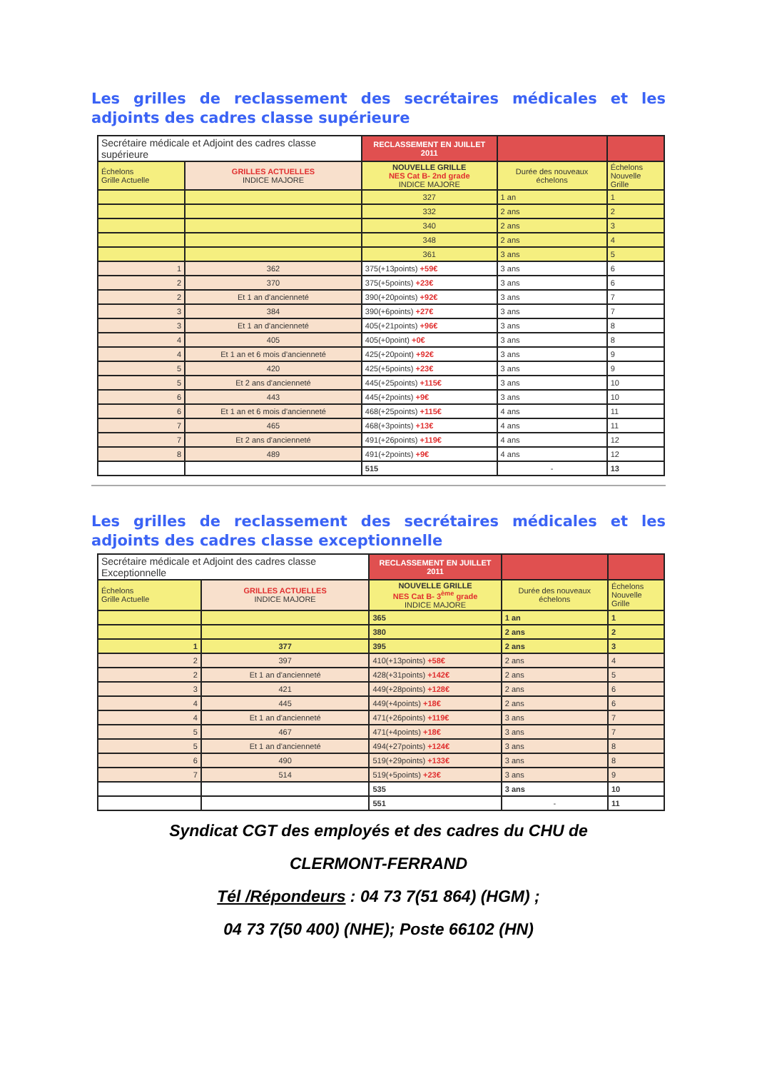Les grilles de reclassement des secrétaires médicales et les adjoints des cadres classe supérieure
| Secrétaire médicale et Adjoint des cadres classe supérieure | | RECLASSEMENT EN JUILLET 2011 | | |
| --- | --- | --- | --- | --- |
| Échelons Grille Actuelle | GRILLES ACTUELLES INDICE MAJORE | NOUVELLE GRILLE NES Cat B- 2nd grade INDICE MAJORE | Durée des nouveaux échelons | Échelons Nouvelle Grille |
| | | 327 | 1 an | 1 |
| | | 332 | 2 ans | 2 |
| | | 340 | 2 ans | 3 |
| | | 348 | 2 ans | 4 |
| | | 361 | 3 ans | 5 |
| 1 | 362 | 375(+13points) +59€ | 3 ans | 6 |
| 2 | 370 | 375(+5points) +23€ | 3 ans | 6 |
| 2 | Et 1 an d'ancienneté | 390(+20points) +92€ | 3 ans | 7 |
| 3 | 384 | 390(+6points) +27€ | 3 ans | 7 |
| 3 | Et 1 an d'ancienneté | 405(+21points) +96€ | 3 ans | 8 |
| 4 | 405 | 405(+0point) +0€ | 3 ans | 8 |
| 4 | Et 1 an et 6 mois d'ancienneté | 425(+20point) +92€ | 3 ans | 9 |
| 5 | 420 | 425(+5points) +23€ | 3 ans | 9 |
| 5 | Et 2 ans d'ancienneté | 445(+25points) +115€ | 3 ans | 10 |
| 6 | 443 | 445(+2points) +9€ | 3 ans | 10 |
| 6 | Et 1 an et 6 mois d'ancienneté | 468(+25points) +115€ | 4 ans | 11 |
| 7 | 465 | 468(+3points) +13€ | 4 ans | 11 |
| 7 | Et 2 ans d'ancienneté | 491(+26points) +119€ | 4 ans | 12 |
| 8 | 489 | 491(+2points) +9€ | 4 ans | 12 |
| | | 515 | - | 13 |
Les grilles de reclassement des secrétaires médicales et les adjoints des cadres classe exceptionnelle
| Secrétaire médicale et Adjoint des cadres classe Exceptionnelle | | RECLASSEMENT EN JUILLET 2011 | | |
| --- | --- | --- | --- | --- |
| Échelons Grille Actuelle | GRILLES ACTUELLES INDICE MAJORE | NOUVELLE GRILLE NES Cat B- 3<sup>ème</sup> grade INDICE MAJORE | Durée des nouveaux échelons | Échelons Nouvelle Grille |
| | | 365 | 1 an | 1 |
| | | 380 | 2 ans | 2 |
| 1 | 377 | 395 | 2 ans | 3 |
| 2 | 397 | 410(+13points) +58€ | 2 ans | 4 |
| 2 | Et 1 an d'ancienneté | 428(+31points) +142€ | 2 ans | 5 |
| 3 | 421 | 449(+28points) +128€ | 2 ans | 6 |
| 4 | 445 | 449(+4points) +18€ | 2 ans | 6 |
| 4 | Et 1 an d'ancienneté | 471(+26points) +119€ | 3 ans | 7 |
| 5 | 467 | 471(+4points) +18€ | 3 ans | 7 |
| 5 | Et 1 an d'ancienneté | 494(+27points) +124€ | 3 ans | 8 |
| 6 | 490 | 519(+29points) +133€ | 3 ans | 8 |
| 7 | 514 | 519(+5points) +23€ | 3 ans | 9 |
| | | 535 | 3 ans | 10 |
| | | 551 | - | 11 |
Syndicat CGT des employés et des cadres du CHU de
CLERMONT-FERRAND
Tél /Répondeurs : 04 73 7(51 864) (HGM) ;
04 73 7(50 400) (NHE); Poste 66102 (HN)